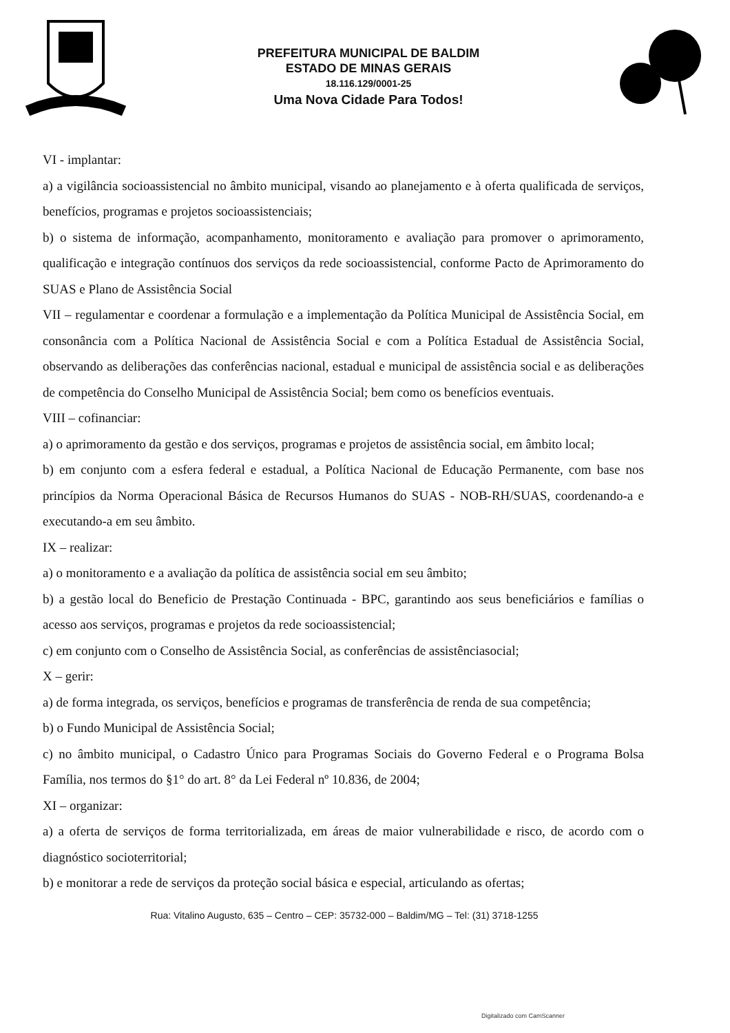PREFEITURA MUNICIPAL DE BALDIM
ESTADO DE MINAS GERAIS
18.116.129/0001-25
Uma Nova Cidade Para Todos!
VI - implantar:
a) a vigilância socioassistencial no âmbito municipal, visando ao planejamento e à oferta qualificada de serviços, benefícios, programas e projetos socioassistenciais;
b) o sistema de informação, acompanhamento, monitoramento e avaliação para promover o aprimoramento, qualificação e integração contínuos dos serviços da rede socioassistencial, conforme Pacto de Aprimoramento do SUAS e Plano de Assistência Social
VII – regulamentar e coordenar a formulação e a implementação da Política Municipal de Assistência Social, em consonância com a Política Nacional de Assistência Social e com a Política Estadual de Assistência Social, observando as deliberações das conferências nacional, estadual e municipal de assistência social e as deliberações de competência do Conselho Municipal de Assistência Social; bem como os benefícios eventuais.
VIII – cofinanciar:
a) o aprimoramento da gestão e dos serviços, programas e projetos de assistência social, em âmbito local;
b) em conjunto com a esfera federal e estadual, a Política Nacional de Educação Permanente, com base nos princípios da Norma Operacional Básica de Recursos Humanos do SUAS - NOB-RH/SUAS, coordenando-a e executando-a em seu âmbito.
IX – realizar:
a) o monitoramento e a avaliação da política de assistência social em seu âmbito;
b) a gestão local do Beneficio de Prestação Continuada - BPC, garantindo aos seus beneficiários e famílias o acesso aos serviços, programas e projetos da rede socioassistencial;
c) em conjunto com o Conselho de Assistência Social, as conferências de assistênciasocial;
X – gerir:
a) de forma integrada, os serviços, benefícios e programas de transferência de renda de sua competência;
b) o Fundo Municipal de Assistência Social;
c) no âmbito municipal, o Cadastro Único para Programas Sociais do Governo Federal e o Programa Bolsa Família, nos termos do §1° do art. 8° da Lei Federal nº 10.836, de 2004;
XI – organizar:
a) a oferta de serviços de forma territorializada, em áreas de maior vulnerabilidade e risco, de acordo com o diagnóstico socioterritorial;
b) e monitorar a rede de serviços da proteção social básica e especial, articulando as ofertas;
Rua: Vitalino Augusto, 635 – Centro – CEP: 35732-000 – Baldim/MG – Tel: (31) 3718-1255
Digitalizado com CamScanner